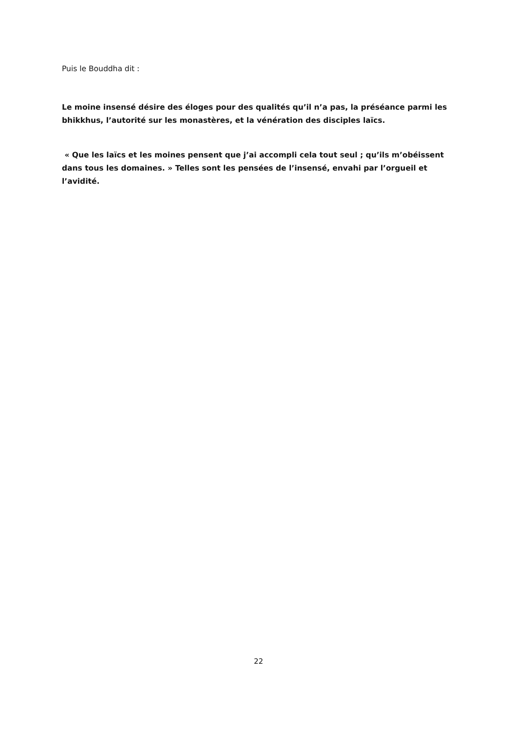Puis le Bouddha dit :
Le moine insensé désire des éloges pour des qualités qu’il n’a pas, la préséance parmi les bhikkhus, l’autorité sur les monastères, et la vénération des disciples laïcs.
« Que les laïcs et les moines pensent que j’ai accompli cela tout seul ; qu’ils m’obéissent dans tous les domaines. » Telles sont les pensées de l’insensé, envahi par l’orgueil et l’avidité.
22